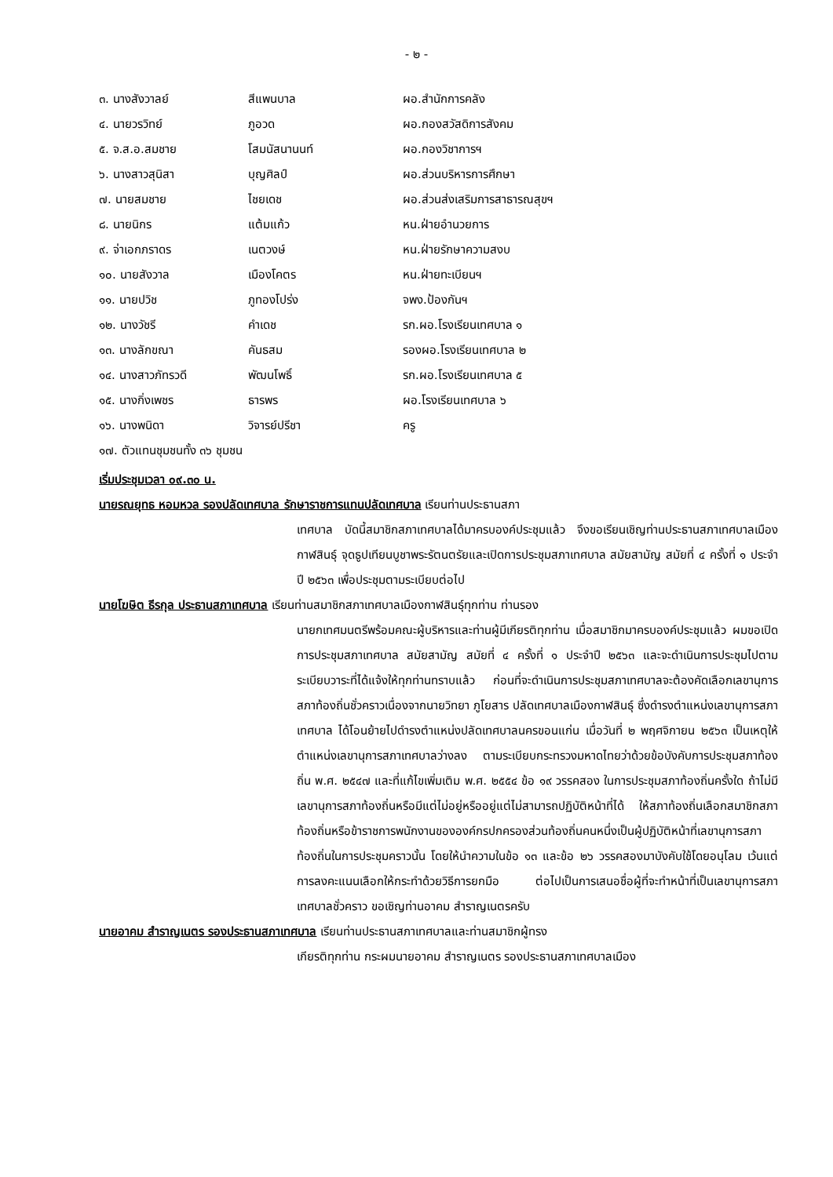- ๒ -
| ๓. นางสังวาลย์ | สีแพนบาล | ผอ.สำนักการคลัง |
| ๔. นายวรวิทย์ | ภูอวด | ผอ.กองสวัสดิการสังคม |
| ๕. จ.ส.อ.สมชาย | โสมนัสนานนท์ | ผอ.กองวิชาการฯ |
| ๖. นางสาวสุนิสา | บุญศิลป์ | ผอ.ส่วนบริหารการศึกษา |
| ๗. นายสมชาย | ไชยเดช | ผอ.ส่วนส่งเสริมการสาธารณสุขฯ |
| ๘. นายนิกร | แต้มแก้ว | หน.ฝ่ายอำนวยการ |
| ๙. จ่าเอกภราดร | เนตวงษ์ | หน.ฝ่ายรักษาความสงบ |
| ๑๐. นายสังวาล | เมืองโคตร | หน.ฝ่ายทะเบียนฯ |
| ๑๑. นายปวิช | ภูทองโปร่ง | จพง.ป้องกันฯ |
| ๑๒. นางวัชรี | คำเดช | รก.ผอ.โรงเรียนเทศบาล ๑ |
| ๑๓. นางลักขณา | คันธสม | รองผอ.โรงเรียนเทศบาล ๒ |
| ๑๔. นางสาวภัทรวดี | พัฒนโพธิ์ | รก.ผอ.โรงเรียนเทศบาล ๕ |
| ๑๕. นางกิ่งเพชร | ธารพร | ผอ.โรงเรียนเทศบาล ๖ |
| ๑๖. นางพนิดา | วิจารย์ปรีชา | ครู |
| ๑๗. ตัวแทนชุมชนทั้ง ๓๖ ชุมชน | | |
เริ่มประชุมเวลา ๐๙.๓๐ น.
นายรณยุทธ หอมหวล รองปลัดเทศบาล รักษาราชการแทนปลัดเทศบาล เรียนท่านประธานสภา
เทศบาล บัดนี้สมาชิกสภาเทศบาลได้มาครบองค์ประชุมแล้ว จึงขอเรียนเชิญท่านประธานสภาเทศบาลเมืองกาฬสินธุ์ จุดธูปเทียนบูชาพระรัตนตรัยและเปิดการประชุมสภาเทศบาล สมัยสามัญ สมัยที่ ๔ ครั้งที่ ๑ ประจำปี ๒๕๖๓ เพื่อประชุมตามระเบียบต่อไป
นายโฆษิต ธีรกุล ประธานสภาเทศบาล เรียนท่านสมาชิกสภาเทศบาลเมืองกาฬสินธุ์ทุกท่าน ท่านรอง
นายกเทศมนตรีพร้อมคณะผู้บริหารและท่านผู้มีเกียรติทุกท่าน เมื่อสมาชิกมาครบองค์ประชุมแล้ว ผมขอเปิดการประชุมสภาเทศบาล สมัยสามัญ สมัยที่ ๔ ครั้งที่ ๑ ประจำปี ๒๕๖๓ และจะดำเนินการประชุมไปตามระเบียบวาระที่ได้แจ้งให้ทุกท่านทราบแล้ว ก่อนที่จะดำเนินการประชุมสภาเทศบาลจะต้องคัดเลือกเลขานุการสภาท้องถิ่นชั่วคราวเนื่องจากนายวิทยา ภูโยสาร ปลัดเทศบาลเมืองกาฬสินธุ์ ซึ่งดำรงตำแหน่งเลขานุการสภาเทศบาล ได้โอนย้ายไปดำรงตำแหน่งปลัดเทศบาลนครขอนแก่น เมื่อวันที่ ๒ พฤศจิกายน ๒๕๖๓ เป็นเหตุให้ตำแหน่งเลขานุการสภาเทศบาลว่างลง ตามระเบียบกระทรวงมหาดไทยว่าด้วยข้อบังคับการประชุมสภาท้องถิ่น พ.ศ. ๒๕๔๗ และที่แก้ไขเพิ่มเติม พ.ศ. ๒๕๕๔ ข้อ ๑๙ วรรคสอง ในการประชุมสภาท้องถิ่นครั้งใด ถ้าไม่มีเลขานุการสภาท้องถิ่นหรือมีแต่ไม่อยู่หรืออยู่แต่ไม่สามารถปฏิบัติหน้าที่ได้ ให้สภาท้องถิ่นเลือกสมาชิกสภาท้องถิ่นหรือข้าราชการพนักงานขององค์กรปกครองส่วนท้องถิ่นคนหนึ่งเป็นผู้ปฏิบัติหน้าที่เลขานุการสภาท้องถิ่นในการประชุมคราวนั้น โดยให้นำความในข้อ ๑๓ และข้อ ๒๖ วรรคสองมาบังคับใช้โดยอนุโลม เว้นแต่การลงคะแนนเลือกให้กระทำด้วยวิธีการยกมือ ต่อไปเป็นการเสนอชื่อผู้ที่จะทำหน้าที่เป็นเลขานุการสภาเทศบาลชั่วคราว ขอเชิญท่านอาคม สำราญเนตรครับ
นายอาคม สำราญเนตร รองประธานสภาเทศบาล เรียนท่านประธานสภาเทศบาลและท่านสมาชิกผู้ทรง
เกียรติทุกท่าน กระผมนายอาคม สำราญเนตร รองประธานสภาเทศบาลเมือง